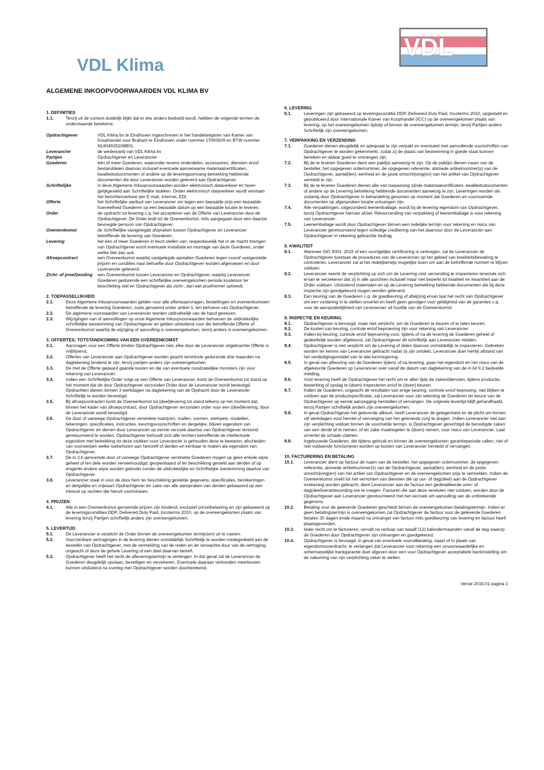VDL Klima
VDL
ALGEMENE INKOOPVOORWAARDEN VDL KLIMA BV
1. DEFINITIES
1.1. Tenzij uit de context duidelijk blijkt dat er iets anders bedoeld wordt, hebben de volgende termen de onderstaande betekenis:
Opdrachtgever VDL Klima bv te Eindhoven ingeschreven in het handelsregister van Kamer van Koophandel voor Brabant te Eindhoven onder nummer 17093609 en BTW nummer NL804935208B01.
Leverancier de wederpartij van VDL Klima bv
Partijen Opdrachtgever en Leverancier
Goederen één of meer Goederen, waaronder tevens onderdelen, accessoires, diensten en/of bestanddelen daarvan inclusief eventuele aanverwante materiaalcertificaten, kwaliteitsdocumenten of andere op de leveringsomvang betrekking hebbende documenten die door Leverancier worden geleverd aan Opdrachtgever.
Schriftelijke in deze Algemene Inkoopvoorwaarden worden elektronisch dataverkeer en faxen gelijkgesteld aan Schriftelijke stukken. Onder elektronisch dataverkeer wordt verstaan het berichtenverkeer per E-mail, Internet, EDI.
Offerte het Schriftelijke aanbod van Leverancier om tegen een bepaalde prijs een bepaalde hoeveelheid Goederen op een bepaalde datum op een bepaalde locatie te leveren.
Order de opdracht tot levering c.q. het accepteren van de Offerte van Leverancier door de Opdrachtgever. De Order leidt tot de Overeenkomst, mits aangegaan door een daartoe bevoegde persoon van Opdrachtgever.
Overeenkomst de Schriftelijke vastgelegde afspraken tussen Opdrachtgever en Leverancier betreffende de levering van Goederen.
Levering het één of meer Goederen in bezit stellen van, respectievelijk het in de macht brengen van Opdrachtgever en/of eventuele installatie en montage van deze Goederen, onder welke titel dan ook.
Afroepcontract een Overeenkomst waarbij vastgelegde aantallen Goederen tegen vooraf vastgestelde prijzen en condities naar behoefte door Opdrachtgever worden afgeroepen en door Leverancier geleverd.
Zicht- of proefzending een Overeenkomst tussen Leverancier en Opdrachtgever, waarbij Leverancier Goederen gedurende een schriftelijke overeengekomen periode kosteloos ter beschikking stel en Opdrachtgever als zicht-, dan wel proefnemer optreedt.
2. TOEPASSELIJKHEID
2.1. Deze Algemene Inkoopvoorwaarden gelden voor alle offerteaanvragen, bestellingen en overeenkomsten betreffende de levering Goederen, zoals genoemd onder artikel 1, ten behoeve van Opdrachtgever.
2.2. De algemene voorwaarden van Leverancier worden uitdrukkelijk van de hand gewezen.
2.3. Wijzigingen van of aanvullingen op onze Algemene Inkoopvoorwaarden behoeven de uitdrukkelijke schriftelijke toestemming van Opdrachtgever en gelden uitsluitend voor die betreffende Offerte of Overeenkomst waarbij de wijziging of aanvulling is overeengekomen, tenzij anders is overeengekomen.
3. OFFERTES, TOTSTANDKOMING VAN EEN OVEREENKOMST
3.1. Aanvragen voor een Offerte binden Opdrachtgever niet, elke door de Leverancier uitgebrachte Offerte is vrijblijvend.
3.2. Offertes van Leverancier aan Opdrachtgever worden geacht tenminste gedurende drie maanden na dagtekening bindend te zijn, tenzij partijen anders zijn overeengekomen.
3.3. De met de Offerte gepaard gaande kosten en die van eventuele noodzakelijke monsters zijn voor rekening van Leverancier.
3.4. Indien een Schriftelijke Order volgt op een Offerte van Leverancier, komt de Overeenkomst tot stand op het moment dat de door Opdrachtgever verzonden Order door de Leverancier wordt bevestigd. Opdrachten dienen binnen 3 werkdagen na dagtekening van de Opdracht door de Leverancier Schriftelijk te worden bevestigd.
3.5. Bij afroepcontracten komt de Overeenkomst tot (deel)levering tot stand telkens op het moment dat, binnen het kader van afroepcontract, door Opdrachtgever verzonden order voor een (deel)levering, door de Leverancier wordt bevestigd.
3.6. De door of vanwege Opdrachtgever verstrekte matrijzen, mallen, vormen, stempels, modellen, tekeningen, specificaties, instructies, keuringsvoorschriften en dergelijke, blijven eigendom van Opdrachtgever en dienen door Leverancier op eerste verzoek daartoe van Opdrachtgever terstond geretourneerd te worden. Opdrachtgever behoudt zich alle rechten betreffende de intellectuele eigendom met betrekking tot deze stukken voor Leverancier is gehouden deze te bewaren, afscheiden van voorwerpen welke toebehoren aan hemzelf of derden en kenbaar te maken als eigendom van Opdrachtgever.
3.7. De in 3.6 genoemde door of vanwege Opdrachtgever verstrekte Goederen mogen op geen enkele wijze geheel of ten dele worden verveelvoudigd, geopenbaard of ter beschikking gesteld aan derden of op enigerlei andere wijze worden gebruikt zonder de uitdrukkelijke en Schriftelijke toestemming daartoe van Opdrachtgever.
3.8. Leverancier staat in voor de door hem ter beschikking gestelde gegevens, specificaties, berekeningen en dergelijke en vrijwaart Opdrachtgever ter zake van alle aanspraken van derden gebaseerd op een inbreuk op rechten die hieruit voortvloeien.
4. PRIJZEN
4.1. Alle in een Overeenkomst genoemde prijzen zijn bindend, exclusief omzetbelasting en zijn gebaseerd op de leveringscondities DDP, Delivered Duty Paid, Incoterms 2010, op de overeengekomen plaats van levering tenzij Partijen schriftelijk anders zijn overeengekomen.
5. LEVERTIJD
5.1. De Leverancier is verplicht de Order binnen de overeengekomen termijn(en) uit te voeren.
5.2. Voorzienbare vertragingen in de levering dienen onmiddellijk Schriftelijk te worden medegedeeld aan de besteller van Opdrachtgever, met de vermelding van de reden en de verwachte duur van de vertraging, ongeacht of deze de gehele Levering of een deel daarvan betreft.
5.3. Opdrachtgever heeft het recht de afleveringstermijn te verlengen. In dat geval zal de Leverancier de Goederen deugdelijk opslaan, beveiligen en verzekeren. Eventuele daaraan verbonden meerkosten kunnen uitsluitend na overleg met Opdrachtgever worden doorberekend.
6. LEVERING
6.1. Leveringen zijn gebaseerd op leveringsconditie DDP, Delivered Duty Paid, Incoterms 2010, opgesteld en gepubliceerd door Internationale Kamer van Koophandel (ICC) op de overeengekomen plaats van levering, op het overeengekomen tijdstip of binnen de overeengekomen termijn, tenzij Partijen anders Schriftelijk zijn overeengekomen.
7. VERPAKKING EN VERZENDING
7.1. Goederen dienen deugdelijk en adequaat te zijn verpakt en eventueel met aanvullende voorschriften van Opdrachtgever te worden gekenmerkt, zodat zij de plaats van bestemming in goede staat kunnen bereiken en aldaar goed te ontvangen zijn.
7.2. Bij de te leveren Goederen dient een paklijst aanwezig te zijn. Op de paklijst dienen naam van de besteller, het opgegeven ordernummer, de opgegeven referentie, alsmede artikelnummer(s) van de Opdrachtgever, aantal(len), eenheid en de juiste omschrijving(en) van het artikel van Opdrachtgever vermeld te zijn.
7.3. Bij de te leveren Goederen dienen alle van toepassing zijnde materiaalcertificaten, kwaliteitsdocumenten of andere op de Levering betrekking hebbende documenten aanwezig te zijn. Leveringen worden als zodanig door Opdrachtgever in behandeling genomen op moment dat Goederen en voornoemde documenten op afgesproken locatie ontvangen zijn.
7.4. Alle verpakkingen, uitgezonderd leenemballage, wordt bij de levering eigendom van Opdrachtgever, tenzij Opdrachtgever hiervan afziet. Retourzending van verpakking of leenemballage is voor rekening van Leverancier.
7.5. Leenemballage wordt door Opdrachtgever binnen een redelijke termijn voor rekening en risico van Leverancier geretourneerd tegen volledige creditering van het daarvoor door de Leverancier aan Opdrachtgever in rekening gebrachte bedrag.
8. KWALITEIT
8.1. Wanneer ISO 9001: 2015 of een soortgelijke certificering is verkregen, zal de Leverancier de Opdrachtgever toestaan de procedures van de Leverancier op het gebied van kwaliteitsbewaking te controleren. Leverancier zal al het redelijkerwijs mogelijke doen om aan de betreffende normen te blijven voldoen.
8.2. Leverancier neemt de verplichting op zich om de Levering vóór verzending te inspecteren teneinde zich ervan te verzekeren dat zij in alle opzichten inclusief maar niet beperkt tot kwaliteit en kwantiteit aan de Order voldoen. Uitsluitend materialen en op de Levering betrekking hebbende documenten die bij deze inspectie zijn goedgekeurd mogen worden geleverd.
8.3. Een keuring van de Goederen c.q. de goedkeuring of afwijzing ervan laat het recht van Opdrachtgever om een vordering in te stellen onverlet en heeft geen gevolgen voor geldigheid van de garanties c.q. voor de aansprakelijkheid van Leverancier uit hoofde van de Overeenkomst.
9. INSPECTIE EN KEURING
9.1. Opdrachtgever is bevoegd, maar niet verplicht, om de Goederen te keuren of te laten keuren.
9.2. De kosten van keuring, controle en/of beproeving zijn voor rekening van Leverancier
9.3. Indien bij keuring, controle en/of beproeving voor, tijdens of na de levering de Goederen geheel of gedeeltelijk worden afgekeurd, zal Opdrachtgever dit schriftelijk aan Leverancier melden.
9.4. Opdrachtgever is niet verplicht om de Levering of delen daarvan onmiddellijk te inspecteren. Gebreken worden ter kennis van Leverancier gebracht nadat zij zijn ontdekt. Leverancier doet hierbij afstand van het verdedigingsmiddel van te late kennisgeving.
9.5. In geval van afkeuring van de Goederen tijdens of na levering, gaan het eigendom en het risico van de afgekeurde Goederen op Leverancier over vanaf de datum van dagtekening van de in lid 9.2 bedoelde melding.
9.6. Vóór levering heeft de Opdrachtgever het recht om te allen tijde de zaken/diensten, tijdens productie, bewerking of opslag te (doen) inspecteren en/of te (doen) keuren.
9.7. Indien de Goederen, ongeacht de resultaten van enige keuring, controle en/of beproeing, niet blijken te voldoen aan de productspecificatie, zal Leverancier voor zijn rekening de Goederen ter keuze van de Opdrachtgever op eerste aanzegging herstellen of vervangen. De originele levertijd blijft gehandhaafd, tenzij Partijen schriftelijk anders zijn overeengekomen.
9.8. In geval Opdrachtgever het geleverde afkeurt, heeft Leverancier de gelegenheid en de plicht om binnen vijf werkdagen voor herstel of vervanging van het geleverde zorg te dragen. Indien Leverancier niet aan zijn verplichting voldoet binnen de voormelde termijn, is Opdrachtgever gerechtigd de benodigde zaken van een derde af te nemen, of ter zake maatregelen te (doen) nemen, voor risico van Leverancier. Laat onverlet de schade claimen.
9.9. Ingebouwde Goederen, die tijdens gebruik en binnen de overeengekomen garantieperiode vallen, niet of niet voldoende functioneren worden op kosten van Leverancier hersteld of vervangen.
10. FACTURERING EN BETALING
10.1. Leverancier dient op factuur de naam van de besteller, het opgegeven ordernummer, de opgegeven referentie, alsmede artikelnummer(s) van de Opdrachtgever, aantal(len), eenheid en de juiste omschrijving(en) van het artikel van Opdrachtgever en de overeengekomen prijs te vermelden. Indien de Overeenkomst strekt tot het verrichten van diensten die op uur- of dag(deel) aan de Opdrachtgever inrekening worden gebracht, dient Leverancier aan de factuur een gedetailleerde uren- of dag(deel)verantwoording toe te voegen. Facturen die aan deze vereisten niet voldoen, worden door de Opdrachtgever aan Leverancier geretourneerd met het verzoek om aanvulling van de ontbrekende gegevens.
10.2. Betaling voor de geleverde Goederen geschiedt binnen de overeengekomen betalingstermijn. Indien er geen betalingstermijn is overeengekomen zal Opdrachtgever de factuur voor de geleverde Goederen betalen 30 dagen einde maand na ontvangst van factuur mits goedkeuring van levering en factuur heeft plaatsgevonden.
10.3. Ieder recht om te factureren, vervalt na verloop van twaalf (12) kalendermaanden vanaf de dag waarop de Goederen door Opdrachtgever zijn ontvangen en goedgekeurd.
10.4. Opdrachtgever is bevoegd, in geval van eventuele vooruitbetaling, naast of in plaats van eigendomsoverdracht, te verlangen dat Leverancier voor rekening een onvoorwaardelijke en onherroepelijke bankgarantie doet afgeven door een voor Opdrachtgever acceptabele bankinstelling om de nakoming van zijn verplichting zeker te stellen.
Versie 2016.01 pagina 1